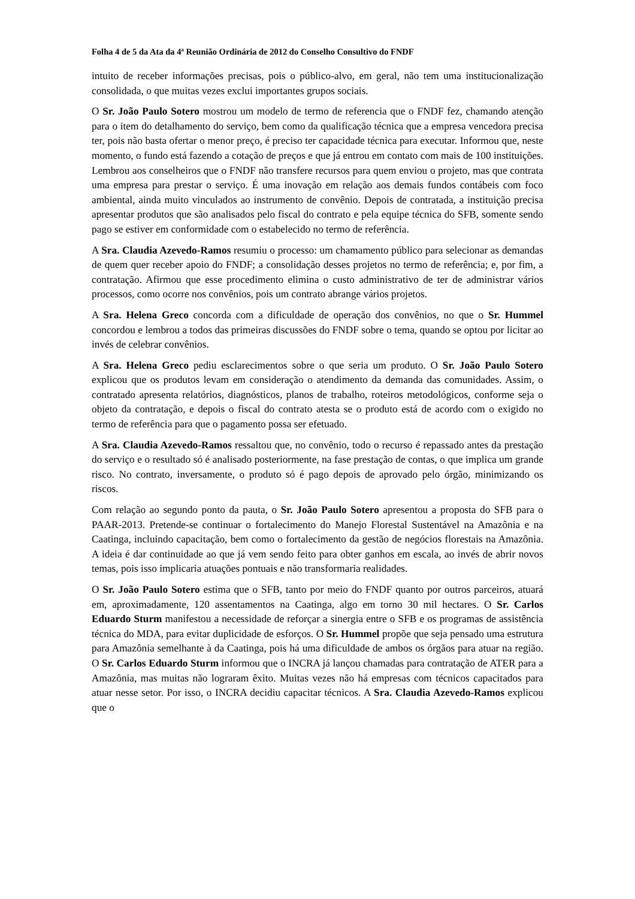Folha 4 de 5 da Ata da 4ª Reunião Ordinária de 2012 do Conselho Consultivo do FNDF
intuito de receber informações precisas, pois o público-alvo, em geral, não tem uma institucionalização consolidada, o que muitas vezes exclui importantes grupos sociais.
O Sr. João Paulo Sotero mostrou um modelo de termo de referencia que o FNDF fez, chamando atenção para o item do detalhamento do serviço, bem como da qualificação técnica que a empresa vencedora precisa ter, pois não basta ofertar o menor preço, é preciso ter capacidade técnica para executar. Informou que, neste momento, o fundo está fazendo a cotação de preços e que já entrou em contato com mais de 100 instituições. Lembrou aos conselheiros que o FNDF não transfere recursos para quem enviou o projeto, mas que contrata uma empresa para prestar o serviço. É uma inovação em relação aos demais fundos contábeis com foco ambiental, ainda muito vinculados ao instrumento de convênio. Depois de contratada, a instituição precisa apresentar produtos que são analisados pelo fiscal do contrato e pela equipe técnica do SFB, somente sendo pago se estiver em conformidade com o estabelecido no termo de referência.
A Sra. Claudia Azevedo-Ramos resumiu o processo: um chamamento público para selecionar as demandas de quem quer receber apoio do FNDF; a consolidação desses projetos no termo de referência; e, por fim, a contratação. Afirmou que esse procedimento elimina o custo administrativo de ter de administrar vários processos, como ocorre nos convênios, pois um contrato abrange vários projetos.
A Sra. Helena Greco concorda com a dificuldade de operação dos convênios, no que o Sr. Hummel concordou e lembrou a todos das primeiras discussões do FNDF sobre o tema, quando se optou por licitar ao invés de celebrar convênios.
A Sra. Helena Greco pediu esclarecimentos sobre o que seria um produto. O Sr. João Paulo Sotero explicou que os produtos levam em consideração o atendimento da demanda das comunidades. Assim, o contratado apresenta relatórios, diagnósticos, planos de trabalho, roteiros metodológicos, conforme seja o objeto da contratação, e depois o fiscal do contrato atesta se o produto está de acordo com o exigido no termo de referência para que o pagamento possa ser efetuado.
A Sra. Claudia Azevedo-Ramos ressaltou que, no convênio, todo o recurso é repassado antes da prestação do serviço e o resultado só é analisado posteriormente, na fase prestação de contas, o que implica um grande risco. No contrato, inversamente, o produto só é pago depois de aprovado pelo órgão, minimizando os riscos.
Com relação ao segundo ponto da pauta, o Sr. João Paulo Sotero apresentou a proposta do SFB para o PAAR-2013. Pretende-se continuar o fortalecimento do Manejo Florestal Sustentável na Amazônia e na Caatinga, incluindo capacitação, bem como o fortalecimento da gestão de negócios florestais na Amazônia. A ideia é dar continuidade ao que já vem sendo feito para obter ganhos em escala, ao invés de abrir novos temas, pois isso implicaria atuações pontuais e não transformaria realidades.
O Sr. João Paulo Sotero estima que o SFB, tanto por meio do FNDF quanto por outros parceiros, atuará em, aproximadamente, 120 assentamentos na Caatinga, algo em torno 30 mil hectares. O Sr. Carlos Eduardo Sturm manifestou a necessidade de reforçar a sinergia entre o SFB e os programas de assistência técnica do MDA, para evitar duplicidade de esforços. O Sr. Hummel propõe que seja pensado uma estrutura para Amazônia semelhante à da Caatinga, pois há uma dificuldade de ambos os órgãos para atuar na região. O Sr. Carlos Eduardo Sturm informou que o INCRA já lançou chamadas para contratação de ATER para a Amazônia, mas muitas não lograram êxito. Muitas vezes não há empresas com técnicos capacitados para atuar nesse setor. Por isso, o INCRA decidiu capacitar técnicos. A Sra. Claudia Azevedo-Ramos explicou que o